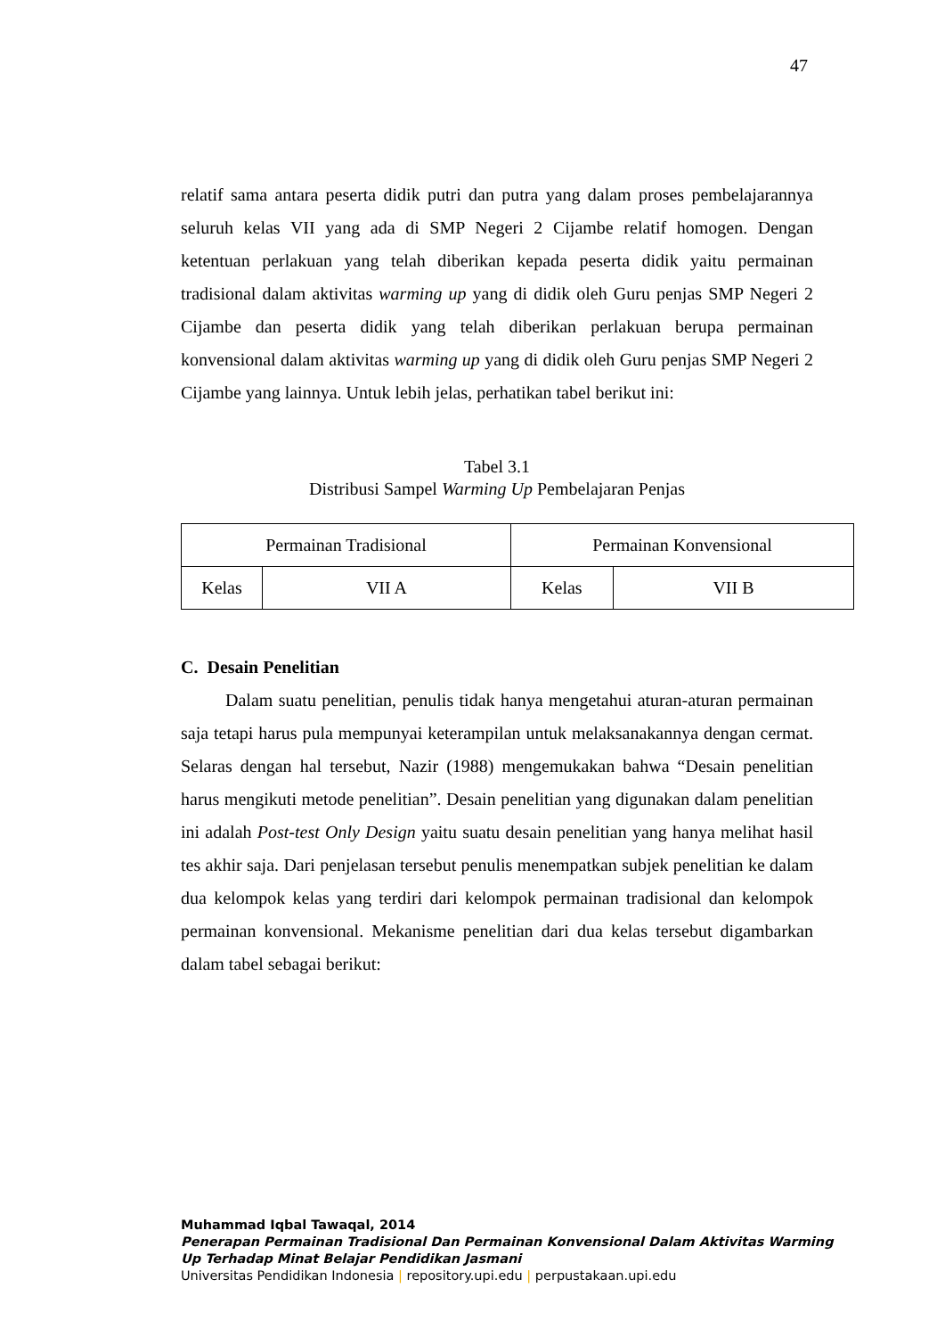47
relatif sama antara peserta didik putri dan putra yang dalam proses pembelajarannya seluruh kelas VII yang ada di SMP Negeri 2 Cijambe relatif homogen. Dengan ketentuan perlakuan yang telah diberikan kepada peserta didik yaitu permainan tradisional dalam aktivitas warming up yang di didik oleh Guru penjas SMP Negeri 2 Cijambe dan peserta didik yang telah diberikan perlakuan berupa permainan konvensional dalam aktivitas warming up yang di didik oleh Guru penjas SMP Negeri 2 Cijambe yang lainnya. Untuk lebih jelas, perhatikan tabel berikut ini:
Tabel 3.1
Distribusi Sampel Warming Up Pembelajaran Penjas
| Permainan Tradisional | | Permainan Konvensional | |
| Kelas | VII A | Kelas | VII B |
C. Desain Penelitian
Dalam suatu penelitian, penulis tidak hanya mengetahui aturan-aturan permainan saja tetapi harus pula mempunyai keterampilan untuk melaksanakannya dengan cermat. Selaras dengan hal tersebut, Nazir (1988) mengemukakan bahwa “Desain penelitian harus mengikuti metode penelitian”. Desain penelitian yang digunakan dalam penelitian ini adalah Post-test Only Design yaitu suatu desain penelitian yang hanya melihat hasil tes akhir saja. Dari penjelasan tersebut penulis menempatkan subjek penelitian ke dalam dua kelompok kelas yang terdiri dari kelompok permainan tradisional dan kelompok permainan konvensional. Mekanisme penelitian dari dua kelas tersebut digambarkan dalam tabel sebagai berikut:
Muhammad Iqbal Tawaqal, 2014
Penerapan Permainan Tradisional Dan Permainan Konvensional Dalam Aktivitas Warming
Up Terhadap Minat Belajar Pendidikan Jasmani
Universitas Pendidikan Indonesia | repository.upi.edu | perpustakaan.upi.edu